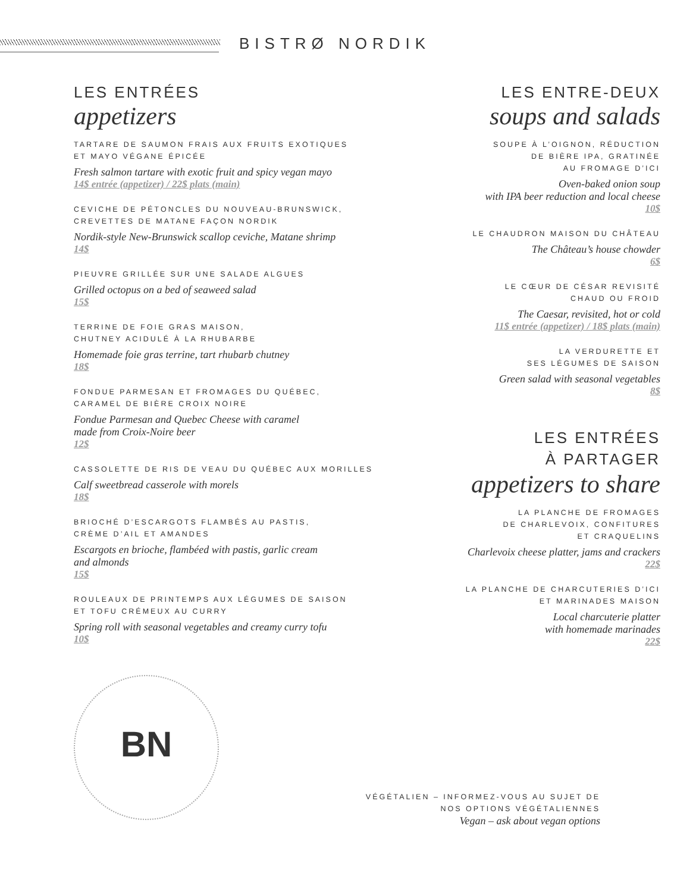BISTRØ NORDIK
LES ENTRÉES
appetizers
TARTARE DE SAUMON FRAIS AUX FRUITS EXOTIQUES
ET MAYO VÉGANE ÉPICÉE
Fresh salmon tartare with exotic fruit and spicy vegan mayo
14$ entrée (appetizer) / 22$ plats (main)
CEVICHE DE PÉTONCLES DU NOUVEAU-BRUNSWICK,
CREVETTES DE MATANE FAÇON NORDIK
Nordik-style New-Brunswick scallop ceviche, Matane shrimp
14$
PIEUVRE GRILLÉE SUR UNE SALADE ALGUES
Grilled octopus on a bed of seaweed salad
15$
TERRINE DE FOIE GRAS MAISON,
CHUTNEY ACIDULÉ À LA RHUBARBE
Homemade foie gras terrine, tart rhubarb chutney
18$
FONDUE PARMESAN ET FROMAGES DU QUÉBEC,
CARAMEL DE BIÈRE CROIX NOIRE
Fondue Parmesan and Quebec Cheese with caramel
made from Croix-Noire beer
12$
CASSOLETTE DE RIS DE VEAU DU QUÉBEC AUX MORILLES
Calf sweetbread casserole with morels
18$
BRIOCHÉ D’ESCARGOTS FLAMBÉS AU PASTIS,
CRÈME D’AIL ET AMANDES
Escargots en brioche, flambéed with pastis, garlic cream
and almonds
15$
ROULEAUX DE PRINTEMPS AUX LÉGUMES DE SAISON
ET TOFU CRÉMEUX AU CURRY
Spring roll with seasonal vegetables and creamy curry tofu
10$
LES ENTRE-DEUX
soups and salads
SOUPE À L’OIGNON, RÉDUCTION
DE BIÈRE IPA, GRATINÉE
AU FROMAGE D’ICI
Oven-baked onion soup
with IPA beer reduction and local cheese
10$
LE CHAUDRON MAISON DU CHÂTEAU
The Château’s house chowder
6$
LE CŒUR DE CÉSAR REVISITÉ
CHAUD OU FROID
The Caesar, revisited, hot or cold
11$ entrée (appetizer) / 18$ plats (main)
LA VERDURETTE ET
SES LÉGUMES DE SAISON
Green salad with seasonal vegetables
8$
LES ENTRÉES
À PARTAGER
appetizers to share
LA PLANCHE DE FROMAGES
DE CHARLEVOIX, CONFITURES
ET CRAQUELINS
Charlevoix cheese platter, jams and crackers
22$
LA PLANCHE DE CHARCUTERIES D’ICI
ET MARINADES MAISON
Local charcuterie platter
with homemade marinades
22$
BN
VÉGÉTALIEN – INFORMEZ-VOUS AU SUJET DE
NOS OPTIONS VÉGÉTALIENNES
Vegan – ask about vegan options